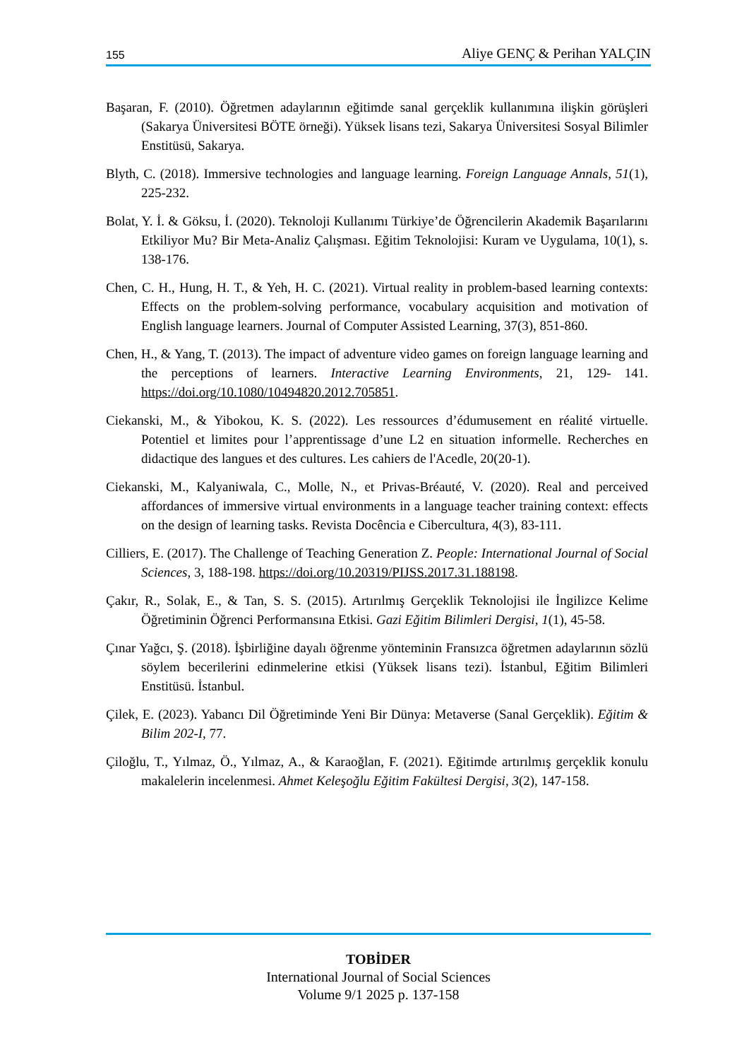155 Aliye GENÇ & Perihan YALÇIN
Başaran, F. (2010). Öğretmen adaylarının eğitimde sanal gerçeklik kullanımına ilişkin görüşleri (Sakarya Üniversitesi BÖTE örneği). Yüksek lisans tezi, Sakarya Üniversitesi Sosyal Bilimler Enstitüsü, Sakarya.
Blyth, C. (2018). Immersive technologies and language learning. Foreign Language Annals, 51(1), 225-232.
Bolat, Y. İ. & Göksu, İ. (2020). Teknoloji Kullanımı Türkiye’de Öğrencilerin Akademik Başarılarını Etkiliyor Mu? Bir Meta-Analiz Çalışması. Eğitim Teknolojisi: Kuram ve Uygulama, 10(1), s. 138-176.
Chen, C. H., Hung, H. T., & Yeh, H. C. (2021). Virtual reality in problem-based learning contexts: Effects on the problem-solving performance, vocabulary acquisition and motivation of English language learners. Journal of Computer Assisted Learning, 37(3), 851-860.
Chen, H., & Yang, T. (2013). The impact of adventure video games on foreign language learning and the perceptions of learners. Interactive Learning Environments, 21, 129- 141. https://doi.org/10.1080/10494820.2012.705851.
Ciekanski, M., & Yibokou, K. S. (2022). Les ressources d’édumusement en réalité virtuelle. Potentiel et limites pour l’apprentissage d’une L2 en situation informelle. Recherches en didactique des langues et des cultures. Les cahiers de l'Acedle, 20(20-1).
Ciekanski, M., Kalyaniwala, C., Molle, N., et Privas-Bréauté, V. (2020). Real and perceived affordances of immersive virtual environments in a language teacher training context: effects on the design of learning tasks. Revista Docência e Cibercultura, 4(3), 83-111.
Cilliers, E. (2017). The Challenge of Teaching Generation Z. People: International Journal of Social Sciences, 3, 188-198. https://doi.org/10.20319/PIJSS.2017.31.188198.
Çakır, R., Solak, E., & Tan, S. S. (2015). Artırılmış Gerçeklik Teknolojisi ile İngilizce Kelime Öğretiminin Öğrenci Performansına Etkisi. Gazi Eğitim Bilimleri Dergisi, 1(1), 45-58.
Çınar Yağcı, Ş. (2018). İşbirliğine dayalı öğrenme yönteminin Fransızca öğretmen adaylarının sözlü söylem becerilerini edinmelerine etkisi (Yüksek lisans tezi). İstanbul, Eğitim Bilimleri Enstitüsü. İstanbul.
Çilek, E. (2023). Yabancı Dil Öğretiminde Yeni Bir Dünya: Metaverse (Sanal Gerçeklik). Eğitim & Bilim 202-I, 77.
Çiloğlu, T., Yılmaz, Ö., Yılmaz, A., & Karaoğlan, F. (2021). Eğitimde artırılmış gerçeklik konulu makalelerin incelenmesi. Ahmet Keleşoğlu Eğitim Fakültesi Dergisi, 3(2), 147-158.
TOBİDER
International Journal of Social Sciences
Volume 9/1 2025 p. 137-158